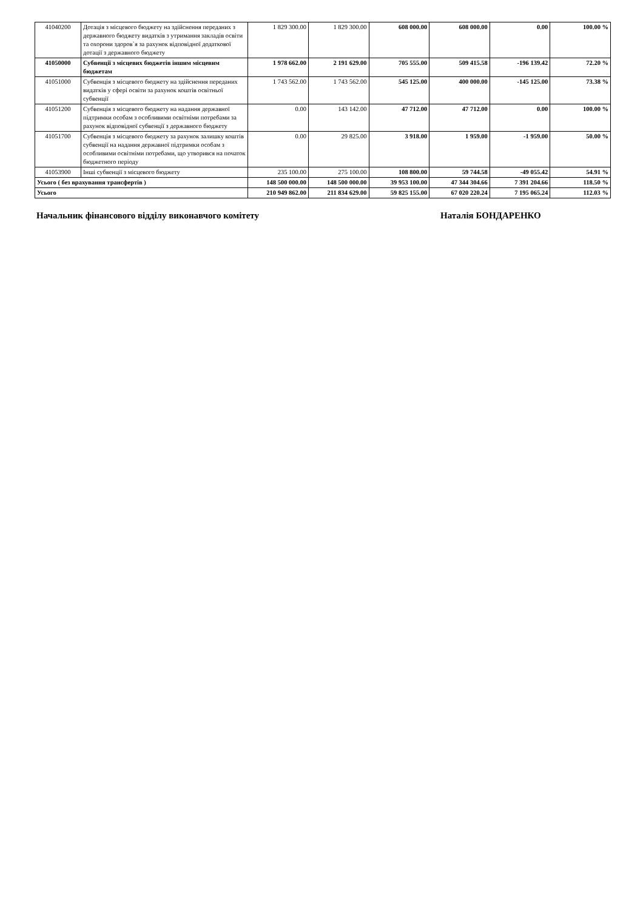| 41040200 | Дотація з місцевого бюджету на здійснення переданих з державного бюджету видатків з утримання закладів освіти та охорони здоров`я за рахунок відповідної додаткової дотації з державного бюджету | 1 829 300.00 | 1 829 300.00 | 608 000.00 | 608 000.00 | 0.00 | 100.00 % |
| 41050000 | Субвенції з місцевих бюджетів іншим місцевим бюджетам | 1 978 662.00 | 2 191 629.00 | 705 555.00 | 509 415.58 | -196 139.42 | 72.20 % |
| 41051000 | Субвенція з місцевого бюджету на здійснення переданих видатків у сфері освіти за рахунок коштів освітньої субвенції | 1 743 562.00 | 1 743 562.00 | 545 125.00 | 400 000.00 | -145 125.00 | 73.38 % |
| 41051200 | Субвенція з місцевого бюджету на надання державної підтримки особам з особливими освітніми потребами за рахунок відповідної субвенції з державного бюджету | 0.00 | 143 142.00 | 47 712.00 | 47 712.00 | 0.00 | 100.00 % |
| 41051700 | Субвенція з місцевого бюджету за рахунок залишку коштів субвенції на надання державної підтримки особам з особливими освітніми потребами, що утворився на початок бюджетного періоду | 0.00 | 29 825.00 | 3 918.00 | 1 959.00 | -1 959.00 | 50.00 % |
| 41053900 | Інші субвенції з місцевого бюджету | 235 100.00 | 275 100.00 | 108 800.00 | 59 744.58 | -49 055.42 | 54.91 % |
| Усього ( без врахування трансфертів ) | | 148 500 000.00 | 148 500 000.00 | 39 953 100.00 | 47 344 304.66 | 7 391 204.66 | 118.50 % |
| Усього | | 210 949 862.00 | 211 834 629.00 | 59 825 155.00 | 67 020 220.24 | 7 195 065.24 | 112.03 % |
Начальник фінансового відділу виконавчого комітету Наталія БОНДАРЕНКО